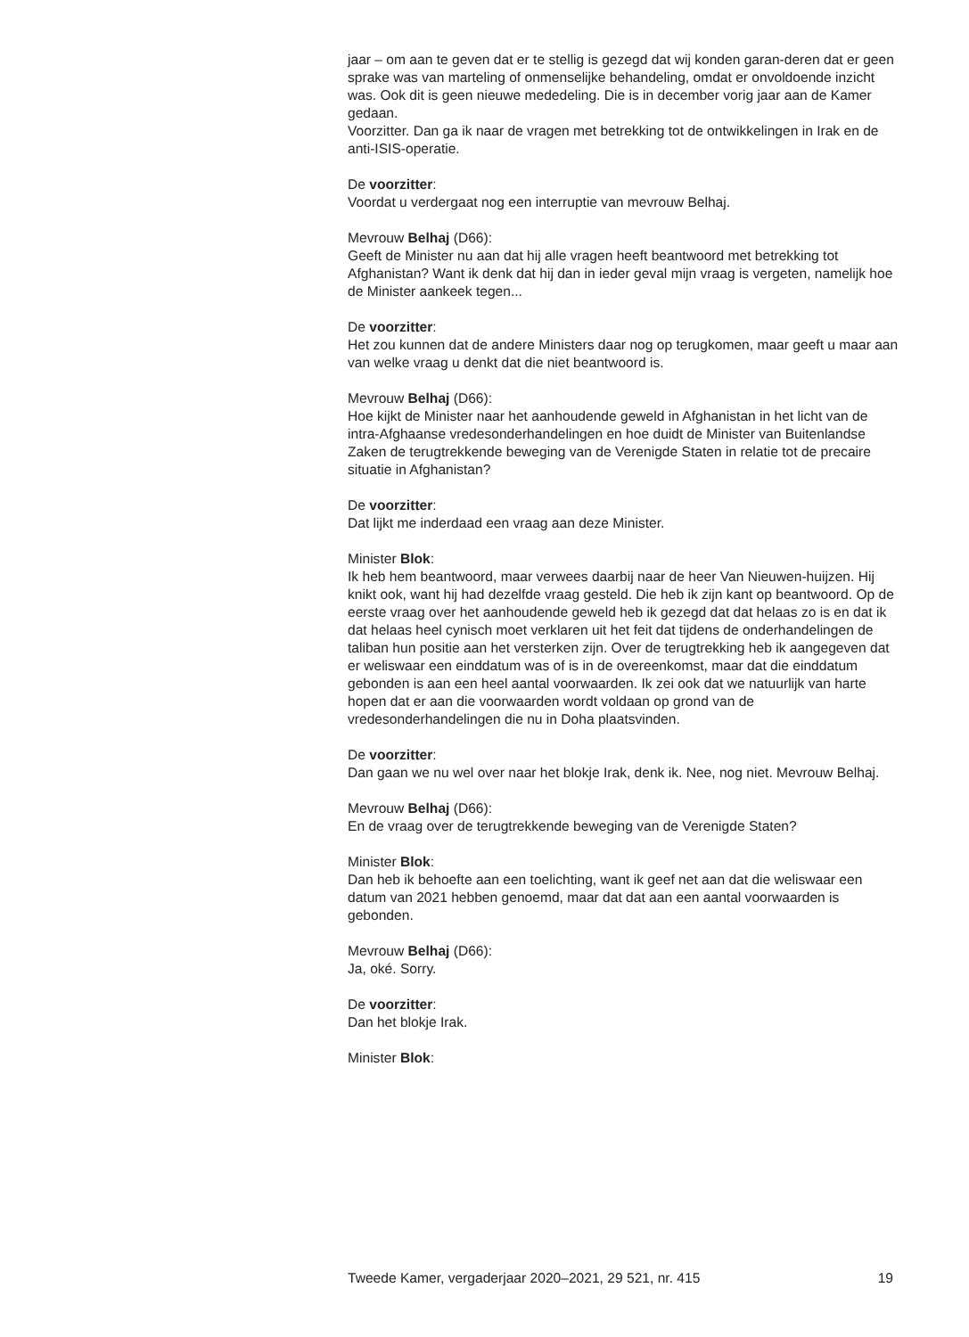jaar – om aan te geven dat er te stellig is gezegd dat wij konden garan-deren dat er geen sprake was van marteling of onmenselijke behandeling, omdat er onvoldoende inzicht was. Ook dit is geen nieuwe mededeling. Die is in december vorig jaar aan de Kamer gedaan.
Voorzitter. Dan ga ik naar de vragen met betrekking tot de ontwikkelingen in Irak en de anti-ISIS-operatie.
De voorzitter:
Voordat u verdergaat nog een interruptie van mevrouw Belhaj.
Mevrouw Belhaj (D66):
Geeft de Minister nu aan dat hij alle vragen heeft beantwoord met betrekking tot Afghanistan? Want ik denk dat hij dan in ieder geval mijn vraag is vergeten, namelijk hoe de Minister aankeek tegen...
De voorzitter:
Het zou kunnen dat de andere Ministers daar nog op terugkomen, maar geeft u maar aan van welke vraag u denkt dat die niet beantwoord is.
Mevrouw Belhaj (D66):
Hoe kijkt de Minister naar het aanhoudende geweld in Afghanistan in het licht van de intra-Afghaanse vredesonderhandelingen en hoe duidt de Minister van Buitenlandse Zaken de terugtrekkende beweging van de Verenigde Staten in relatie tot de precaire situatie in Afghanistan?
De voorzitter:
Dat lijkt me inderdaad een vraag aan deze Minister.
Minister Blok:
Ik heb hem beantwoord, maar verwees daarbij naar de heer Van Nieuwen-huijzen. Hij knikt ook, want hij had dezelfde vraag gesteld. Die heb ik zijn kant op beantwoord. Op de eerste vraag over het aanhoudende geweld heb ik gezegd dat dat helaas zo is en dat ik dat helaas heel cynisch moet verklaren uit het feit dat tijdens de onderhandelingen de taliban hun positie aan het versterken zijn. Over de terugtrekking heb ik aangegeven dat er weliswaar een einddatum was of is in de overeenkomst, maar dat die einddatum gebonden is aan een heel aantal voorwaarden. Ik zei ook dat we natuurlijk van harte hopen dat er aan die voorwaarden wordt voldaan op grond van de vredesonderhandelingen die nu in Doha plaatsvinden.
De voorzitter:
Dan gaan we nu wel over naar het blokje Irak, denk ik. Nee, nog niet. Mevrouw Belhaj.
Mevrouw Belhaj (D66):
En de vraag over de terugtrekkende beweging van de Verenigde Staten?
Minister Blok:
Dan heb ik behoefte aan een toelichting, want ik geef net aan dat die weliswaar een datum van 2021 hebben genoemd, maar dat dat aan een aantal voorwaarden is gebonden.
Mevrouw Belhaj (D66):
Ja, oké. Sorry.
De voorzitter:
Dan het blokje Irak.
Minister Blok:
Tweede Kamer, vergaderjaar 2020–2021, 29 521, nr. 415 19